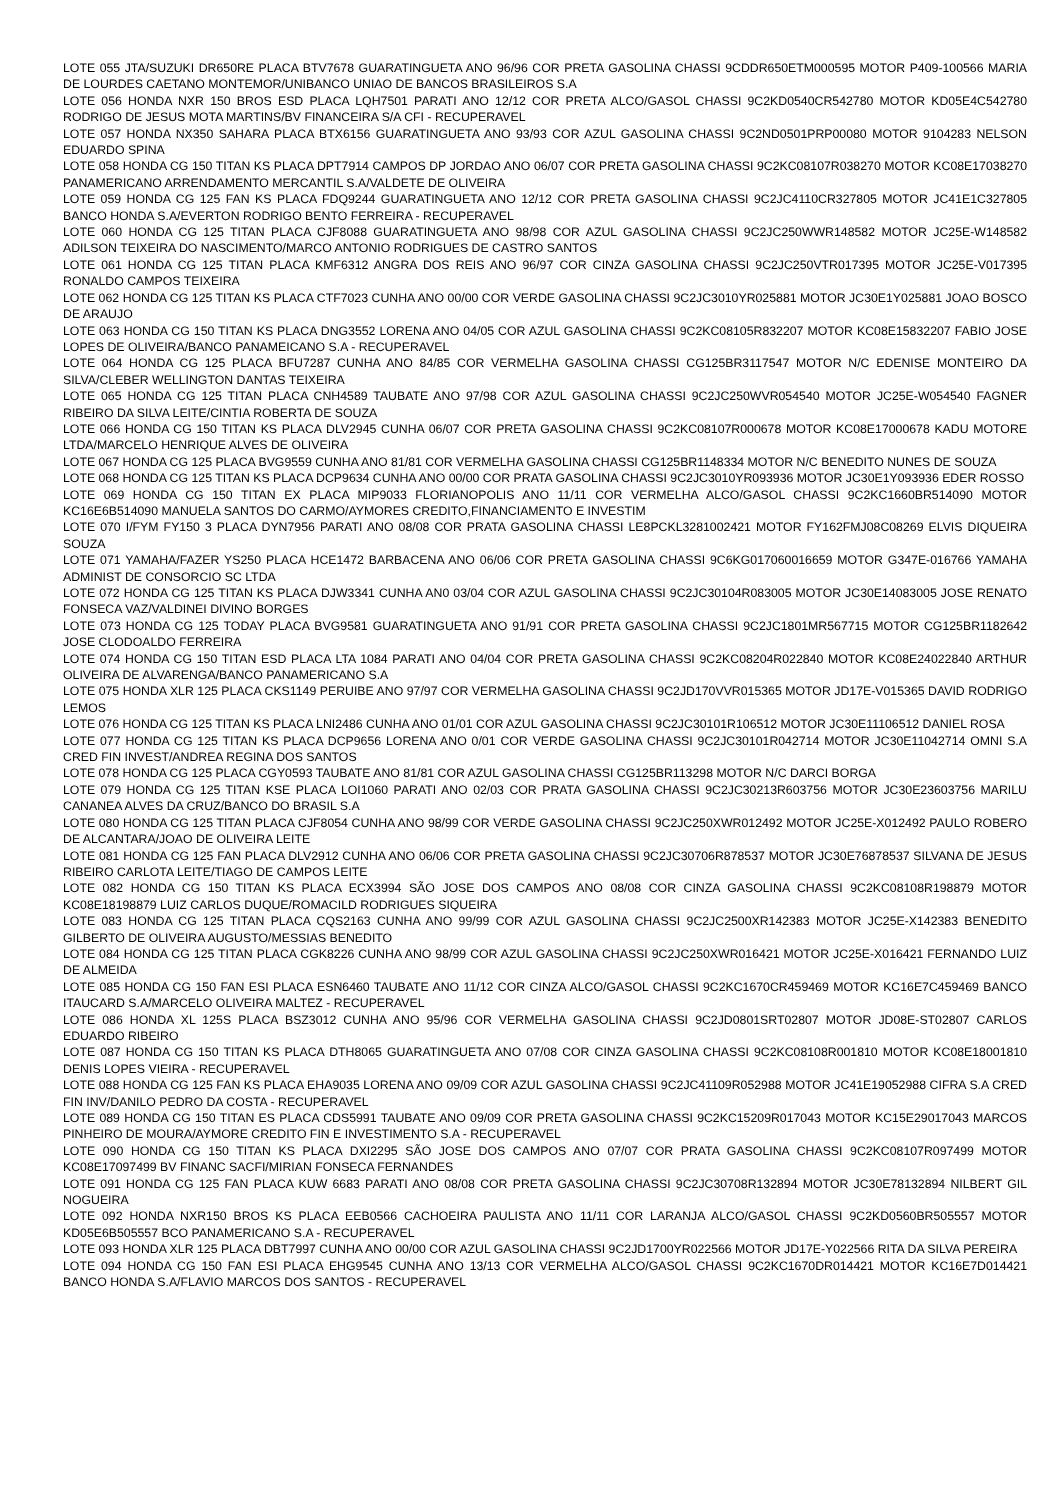LOTE 055 JTA/SUZUKI DR650RE PLACA BTV7678 GUARATINGUETA ANO 96/96 COR PRETA GASOLINA CHASSI 9CDDR650ETM000595 MOTOR P409-100566 MARIA DE LOURDES CAETANO MONTEMOR/UNIBANCO UNIAO DE BANCOS BRASILEIROS S.A
LOTE 056 HONDA NXR 150 BROS ESD PLACA LQH7501 PARATI ANO 12/12 COR PRETA ALCO/GASOL CHASSI 9C2KD0540CR542780 MOTOR KD05E4C542780 RODRIGO DE JESUS MOTA MARTINS/BV FINANCEIRA S/A CFI - RECUPERAVEL
LOTE 057 HONDA NX350 SAHARA PLACA BTX6156 GUARATINGUETA ANO 93/93 COR AZUL GASOLINA CHASSI 9C2ND0501PRP00080 MOTOR 9104283 NELSON EDUARDO SPINA
LOTE 058 HONDA CG 150 TITAN KS PLACA DPT7914 CAMPOS DP JORDAO ANO 06/07 COR PRETA GASOLINA CHASSI 9C2KC08107R038270 MOTOR KC08E17038270 PANAMERICANO ARRENDAMENTO MERCANTIL S.A/VALDETE DE OLIVEIRA
LOTE 059 HONDA CG 125 FAN KS PLACA FDQ9244 GUARATINGUETA ANO 12/12 COR PRETA GASOLINA CHASSI 9C2JC4110CR327805 MOTOR JC41E1C327805 BANCO HONDA S.A/EVERTON RODRIGO BENTO FERREIRA - RECUPERAVEL
LOTE 060 HONDA CG 125 TITAN PLACA CJF8088 GUARATINGUETA ANO 98/98 COR AZUL GASOLINA CHASSI 9C2JC250WWR148582 MOTOR JC25E-W148582 ADILSON TEIXEIRA DO NASCIMENTO/MARCO ANTONIO RODRIGUES DE CASTRO SANTOS
LOTE 061 HONDA CG 125 TITAN PLACA KMF6312 ANGRA DOS REIS ANO 96/97 COR CINZA GASOLINA CHASSI 9C2JC250VTR017395 MOTOR JC25E-V017395 RONALDO CAMPOS TEIXEIRA
LOTE 062 HONDA CG 125 TITAN KS PLACA CTF7023 CUNHA ANO 00/00 COR VERDE GASOLINA CHASSI 9C2JC3010YR025881 MOTOR JC30E1Y025881 JOAO BOSCO DE ARAUJO
LOTE 063 HONDA CG 150 TITAN KS PLACA DNG3552 LORENA ANO 04/05 COR AZUL GASOLINA CHASSI 9C2KC08105R832207 MOTOR KC08E15832207 FABIO JOSE LOPES DE OLIVEIRA/BANCO PANAMEICANO S.A - RECUPERAVEL
LOTE 064 HONDA CG 125 PLACA BFU7287 CUNHA ANO 84/85 COR VERMELHA GASOLINA CHASSI CG125BR3117547 MOTOR N/C EDENISE MONTEIRO DA SILVA/CLEBER WELLINGTON DANTAS TEIXEIRA
LOTE 065 HONDA CG 125 TITAN PLACA CNH4589 TAUBATE ANO 97/98 COR AZUL GASOLINA CHASSI 9C2JC250WVR054540 MOTOR JC25E-W054540 FAGNER RIBEIRO DA SILVA LEITE/CINTIA ROBERTA DE SOUZA
LOTE 066 HONDA CG 150 TITAN KS PLACA DLV2945 CUNHA 06/07 COR PRETA GASOLINA CHASSI 9C2KC08107R000678 MOTOR KC08E17000678 KADU MOTORE LTDA/MARCELO HENRIQUE ALVES DE OLIVEIRA
LOTE 067 HONDA CG 125 PLACA BVG9559 CUNHA ANO 81/81 COR VERMELHA GASOLINA CHASSI CG125BR1148334 MOTOR N/C BENEDITO NUNES DE SOUZA
LOTE 068 HONDA CG 125 TITAN KS PLACA DCP9634 CUNHA ANO 00/00 COR PRATA GASOLINA CHASSI 9C2JC3010YR093936 MOTOR JC30E1Y093936 EDER ROSSO
LOTE 069 HONDA CG 150 TITAN EX PLACA MIP9033 FLORIANOPOLIS ANO 11/11 COR VERMELHA ALCO/GASOL CHASSI 9C2KC1660BR514090 MOTOR KC16E6B514090 MANUELA SANTOS DO CARMO/AYMORES CREDITO,FINANCIAMENTO E INVESTIM
LOTE 070 I/FYM FY150 3 PLACA DYN7956 PARATI ANO 08/08 COR PRATA GASOLINA CHASSI LE8PCKL3281002421 MOTOR FY162FMJ08C08269 ELVIS DIQUEIRA SOUZA
LOTE 071 YAMAHA/FAZER YS250 PLACA HCE1472 BARBACENA ANO 06/06 COR PRETA GASOLINA CHASSI 9C6KG017060016659 MOTOR G347E-016766 YAMAHA ADMINIST DE CONSORCIO SC LTDA
LOTE 072 HONDA CG 125 TITAN KS PLACA DJW3341 CUNHA AN0 03/04 COR AZUL GASOLINA CHASSI 9C2JC30104R083005 MOTOR JC30E14083005 JOSE RENATO FONSECA VAZ/VALDINEI DIVINO BORGES
LOTE 073 HONDA CG 125 TODAY PLACA BVG9581 GUARATINGUETA ANO 91/91 COR PRETA GASOLINA CHASSI 9C2JC1801MR567715 MOTOR CG125BR1182642 JOSE CLODOALDO FERREIRA
LOTE 074 HONDA CG 150 TITAN ESD PLACA LTA 1084 PARATI ANO 04/04 COR PRETA GASOLINA CHASSI 9C2KC08204R022840 MOTOR KC08E24022840 ARTHUR OLIVEIRA DE ALVARENGA/BANCO PANAMERICANO S.A
LOTE 075 HONDA XLR 125 PLACA CKS1149 PERUIBE ANO 97/97 COR VERMELHA GASOLINA CHASSI 9C2JD170VVR015365 MOTOR JD17E-V015365 DAVID RODRIGO LEMOS
LOTE 076 HONDA CG 125 TITAN KS PLACA LNI2486 CUNHA ANO 01/01 COR AZUL GASOLINA CHASSI 9C2JC30101R106512 MOTOR JC30E11106512 DANIEL ROSA
LOTE 077 HONDA CG 125 TITAN KS PLACA DCP9656 LORENA ANO 0/01 COR VERDE GASOLINA CHASSI 9C2JC30101R042714 MOTOR JC30E11042714 OMNI S.A CRED FIN INVEST/ANDREA REGINA DOS SANTOS
LOTE 078 HONDA CG 125 PLACA CGY0593 TAUBATE ANO 81/81 COR AZUL GASOLINA CHASSI CG125BR113298 MOTOR N/C DARCI BORGA
LOTE 079 HONDA CG 125 TITAN KSE PLACA LOI1060 PARATI ANO 02/03 COR PRATA GASOLINA CHASSI 9C2JC30213R603756 MOTOR JC30E23603756 MARILU CANANEA ALVES DA CRUZ/BANCO DO BRASIL S.A
LOTE 080 HONDA CG 125 TITAN PLACA CJF8054 CUNHA ANO 98/99 COR VERDE GASOLINA CHASSI 9C2JC250XWR012492 MOTOR JC25E-X012492 PAULO ROBERO DE ALCANTARA/JOAO DE OLIVEIRA LEITE
LOTE 081 HONDA CG 125 FAN PLACA DLV2912 CUNHA ANO 06/06 COR PRETA GASOLINA CHASSI 9C2JC30706R878537 MOTOR JC30E76878537 SILVANA DE JESUS RIBEIRO CARLOTA LEITE/TIAGO DE CAMPOS LEITE
LOTE 082 HONDA CG 150 TITAN KS PLACA ECX3994 SÃO JOSE DOS CAMPOS ANO 08/08 COR CINZA GASOLINA CHASSI 9C2KC08108R198879 MOTOR KC08E18198879 LUIZ CARLOS DUQUE/ROMACILD RODRIGUES SIQUEIRA
LOTE 083 HONDA CG 125 TITAN PLACA CQS2163 CUNHA ANO 99/99 COR AZUL GASOLINA CHASSI 9C2JC2500XR142383 MOTOR JC25E-X142383 BENEDITO GILBERTO DE OLIVEIRA AUGUSTO/MESSIAS BENEDITO
LOTE 084 HONDA CG 125 TITAN PLACA CGK8226 CUNHA ANO 98/99 COR AZUL GASOLINA CHASSI 9C2JC250XWR016421 MOTOR JC25E-X016421 FERNANDO LUIZ DE ALMEIDA
LOTE 085 HONDA CG 150 FAN ESI PLACA ESN6460 TAUBATE ANO 11/12 COR CINZA ALCO/GASOL CHASSI 9C2KC1670CR459469 MOTOR KC16E7C459469 BANCO ITAUCARD S.A/MARCELO OLIVEIRA MALTEZ - RECUPERAVEL
LOTE 086 HONDA XL 125S PLACA BSZ3012 CUNHA ANO 95/96 COR VERMELHA GASOLINA CHASSI 9C2JD0801SRT02807 MOTOR JD08E-ST02807 CARLOS EDUARDO RIBEIRO
LOTE 087 HONDA CG 150 TITAN KS PLACA DTH8065 GUARATINGUETA ANO 07/08 COR CINZA GASOLINA CHASSI 9C2KC08108R001810 MOTOR KC08E18001810 DENIS LOPES VIEIRA - RECUPERAVEL
LOTE 088 HONDA CG 125 FAN KS PLACA EHA9035 LORENA ANO 09/09 COR AZUL GASOLINA CHASSI 9C2JC41109R052988 MOTOR JC41E19052988 CIFRA S.A CRED FIN INV/DANILO PEDRO DA COSTA - RECUPERAVEL
LOTE 089 HONDA CG 150 TITAN ES PLACA CDS5991 TAUBATE ANO 09/09 COR PRETA GASOLINA CHASSI 9C2KC15209R017043 MOTOR KC15E29017043 MARCOS PINHEIRO DE MOURA/AYMORE CREDITO FIN E INVESTIMENTO S.A - RECUPERAVEL
LOTE 090 HONDA CG 150 TITAN KS PLACA DXI2295 SÃO JOSE DOS CAMPOS ANO 07/07 COR PRATA GASOLINA CHASSI 9C2KC08107R097499 MOTOR KC08E17097499 BV FINANC SACFI/MIRIAN FONSECA FERNANDES
LOTE 091 HONDA CG 125 FAN PLACA KUW 6683 PARATI ANO 08/08 COR PRETA GASOLINA CHASSI 9C2JC30708R132894 MOTOR JC30E78132894 NILBERT GIL NOGUEIRA
LOTE 092 HONDA NXR150 BROS KS PLACA EEB0566 CACHOEIRA PAULISTA ANO 11/11 COR LARANJA ALCO/GASOL CHASSI 9C2KD0560BR505557 MOTOR KD05E6B505557 BCO PANAMERICANO S.A - RECUPERAVEL
LOTE 093 HONDA XLR 125 PLACA DBT7997 CUNHA ANO 00/00 COR AZUL GASOLINA CHASSI 9C2JD1700YR022566 MOTOR JD17E-Y022566 RITA DA SILVA PEREIRA
LOTE 094 HONDA CG 150 FAN ESI PLACA EHG9545 CUNHA ANO 13/13 COR VERMELHA ALCO/GASOL CHASSI 9C2KC1670DR014421 MOTOR KC16E7D014421 BANCO HONDA S.A/FLAVIO MARCOS DOS SANTOS - RECUPERAVEL